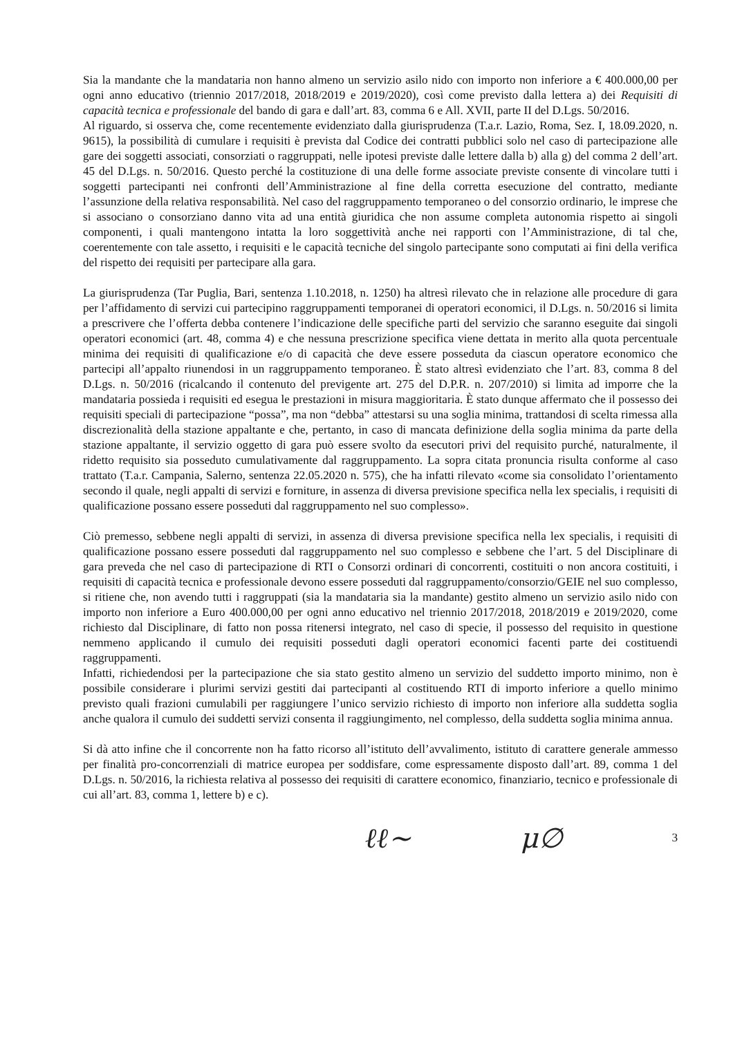Sia la mandante che la mandataria non hanno almeno un servizio asilo nido con importo non inferiore a € 400.000,00 per ogni anno educativo (triennio 2017/2018, 2018/2019 e 2019/2020), così come previsto dalla lettera a) dei Requisiti di capacità tecnica e professionale del bando di gara e dall’art. 83, comma 6 e All. XVII, parte II del D.Lgs. 50/2016.
Al riguardo, si osserva che, come recentemente evidenziato dalla giurisprudenza (T.a.r. Lazio, Roma, Sez. I, 18.09.2020, n. 9615), la possibilità di cumulare i requisiti è prevista dal Codice dei contratti pubblici solo nel caso di partecipazione alle gare dei soggetti associati, consorziati o raggruppati, nelle ipotesi previste dalle lettere dalla b) alla g) del comma 2 dell’art. 45 del D.Lgs. n. 50/2016. Questo perché la costituzione di una delle forme associate previste consente di vincolare tutti i soggetti partecipanti nei confronti dell’Amministrazione al fine della corretta esecuzione del contratto, mediante l’assunzione della relativa responsabilità. Nel caso del raggruppamento temporaneo o del consorzio ordinario, le imprese che si associano o consorziano danno vita ad una entità giuridica che non assume completa autonomia rispetto ai singoli componenti, i quali mantengono intatta la loro soggettività anche nei rapporti con l’Amministrazione, di tal che, coerentemente con tale assetto, i requisiti e le capacità tecniche del singolo partecipante sono computati ai fini della verifica del rispetto dei requisiti per partecipare alla gara.
La giurisprudenza (Tar Puglia, Bari, sentenza 1.10.2018, n. 1250) ha altresì rilevato che in relazione alle procedure di gara per l’affidamento di servizi cui partecipino raggruppamenti temporanei di operatori economici, il D.Lgs. n. 50/2016 si limita a prescrivere che l’offerta debba contenere l’indicazione delle specifiche parti del servizio che saranno eseguite dai singoli operatori economici (art. 48, comma 4) e che nessuna prescrizione specifica viene dettata in merito alla quota percentuale minima dei requisiti di qualificazione e/o di capacità che deve essere posseduta da ciascun operatore economico che partecipi all’appalto riunendosi in un raggruppamento temporaneo. È stato altresì evidenziato che l’art. 83, comma 8 del D.Lgs. n. 50/2016 (ricalcando il contenuto del previgente art. 275 del D.P.R. n. 207/2010) si limita ad imporre che la mandataria possieda i requisiti ed esegua le prestazioni in misura maggioritaria. È stato dunque affermato che il possesso dei requisiti speciali di partecipazione “possa”, ma non “debba” attestarsi su una soglia minima, trattandosi di scelta rimessa alla discrezionalità della stazione appaltante e che, pertanto, in caso di mancata definizione della soglia minima da parte della stazione appaltante, il servizio oggetto di gara può essere svolto da esecutori privi del requisito purché, naturalmente, il ridetto requisito sia posseduto cumulativamente dal raggruppamento. La sopra citata pronuncia risulta conforme al caso trattato (T.a.r. Campania, Salerno, sentenza 22.05.2020 n. 575), che ha infatti rilevato «come sia consolidato l’orientamento secondo il quale, negli appalti di servizi e forniture, in assenza di diversa previsione specifica nella lex specialis, i requisiti di qualificazione possano essere posseduti dal raggruppamento nel suo complesso».
Ciò premesso, sebbene negli appalti di servizi, in assenza di diversa previsione specifica nella lex specialis, i requisiti di qualificazione possano essere posseduti dal raggruppamento nel suo complesso e sebbene che l’art. 5 del Disciplinare di gara preveda che nel caso di partecipazione di RTI o Consorzi ordinari di concorrenti, costituiti o non ancora costituiti, i requisiti di capacità tecnica e professionale devono essere posseduti dal raggruppamento/consorzio/GEIE nel suo complesso, si ritiene che, non avendo tutti i raggruppati (sia la mandataria sia la mandante) gestito almeno un servizio asilo nido con importo non inferiore a Euro 400.000,00 per ogni anno educativo nel triennio 2017/2018, 2018/2019 e 2019/2020, come richiesto dal Disciplinare, di fatto non possa ritenersi integrato, nel caso di specie, il possesso del requisito in questione nemmeno applicando il cumulo dei requisiti posseduti dagli operatori economici facenti parte dei costituendi raggruppamenti.
Infatti, richiedendosi per la partecipazione che sia stato gestito almeno un servizio del suddetto importo minimo, non è possibile considerare i plurimi servizi gestiti dai partecipanti al costituendo RTI di importo inferiore a quello minimo previsto quali frazioni cumulabili per raggiungere l’unico servizio richiesto di importo non inferiore alla suddetta soglia anche qualora il cumulo dei suddetti servizi consenta il raggiungimento, nel complesso, della suddetta soglia minima annua.
Si dà atto infine che il concorrente non ha fatto ricorso all’istituto dell’avvalimento, istituto di carattere generale ammesso per finalità pro-concorrenziali di matrice europea per soddisfare, come espressamente disposto dall’art. 89, comma 1 del D.Lgs. n. 50/2016, la richiesta relativa al possesso dei requisiti di carattere economico, finanziario, tecnico e professionale di cui all’art. 83, comma 1, lettere b) e c).
ℓℓ~ μ∅ 3